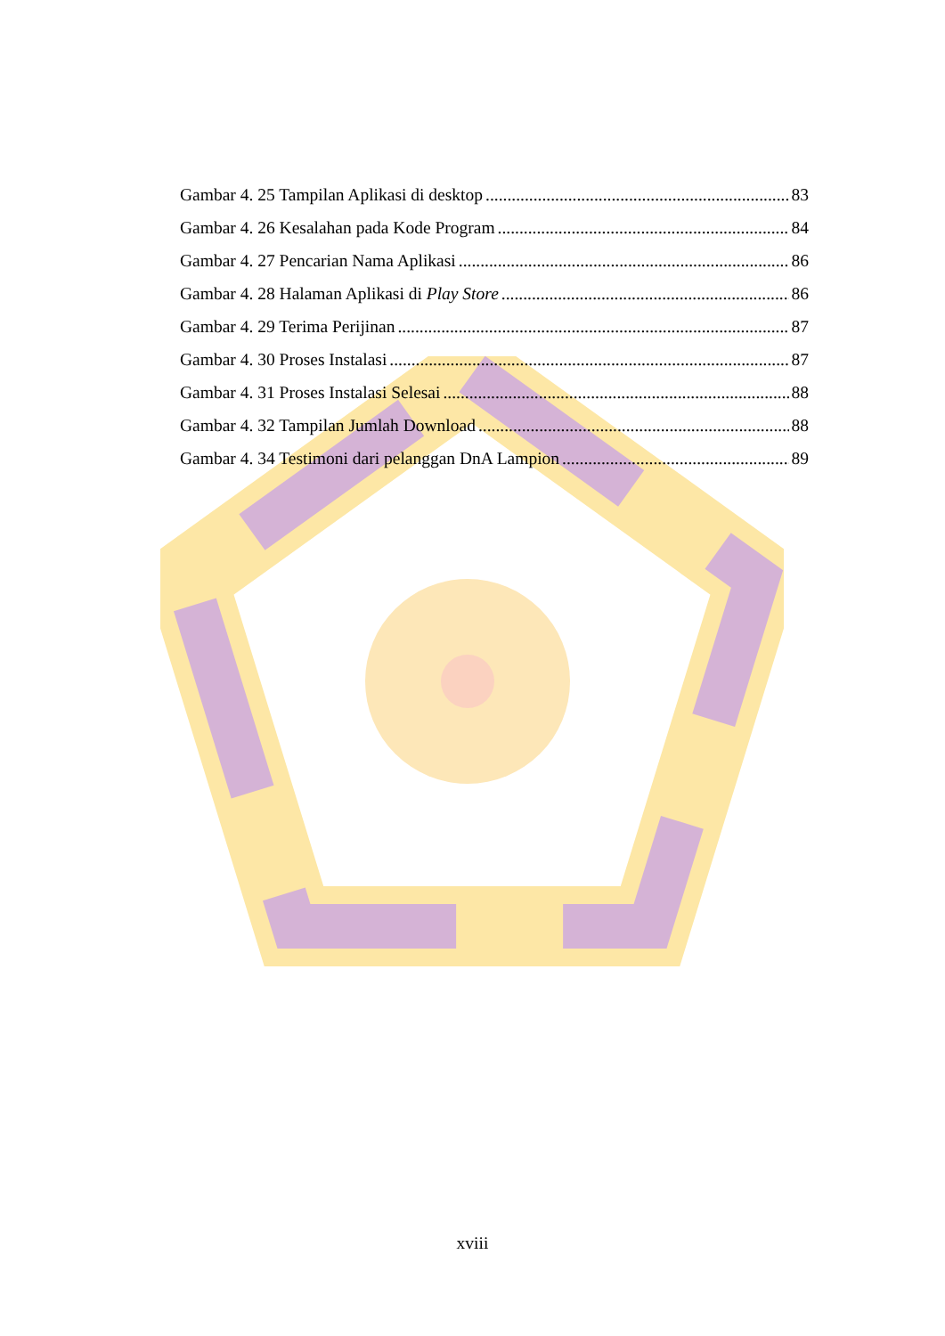Gambar 4. 25 Tampilan Aplikasi di desktop 83
Gambar 4. 26 Kesalahan pada Kode Program 84
Gambar 4. 27 Pencarian Nama Aplikasi 86
Gambar 4. 28 Halaman Aplikasi di Play Store 86
Gambar 4. 29 Terima Perijinan 87
Gambar 4. 30 Proses Instalasi 87
Gambar 4. 31 Proses Instalasi Selesai 88
Gambar 4. 32 Tampilan Jumlah Download 88
Gambar 4. 34 Testimoni dari pelanggan DnA Lampion 89
xviii